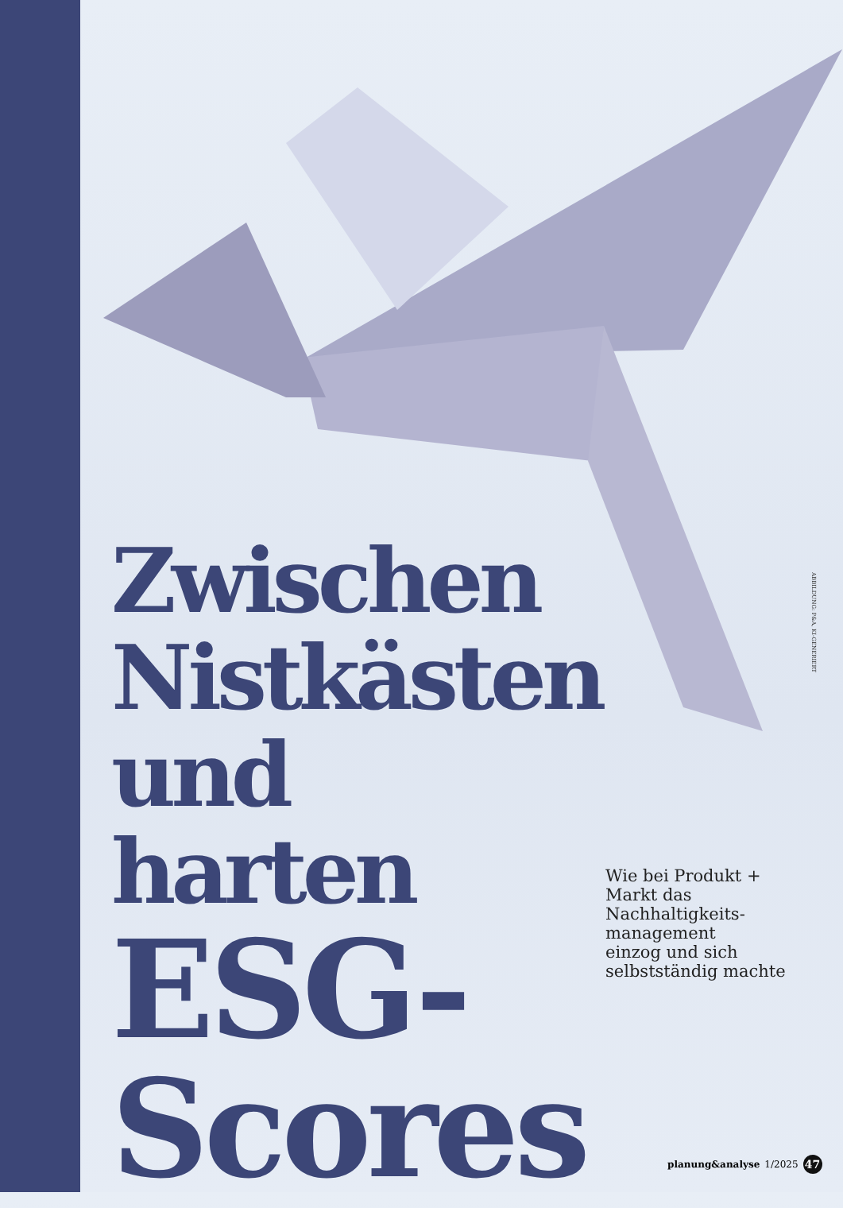ABBILDUNG: P&A, KI-GENERIERT
Zwischen Nistkästen und harten ESG-
Scores
Wie bei Produkt +
Markt das
Nachhaltigkeits-
management
einzog und sich
selbstständig machte
planung&analyse 1/2025 47